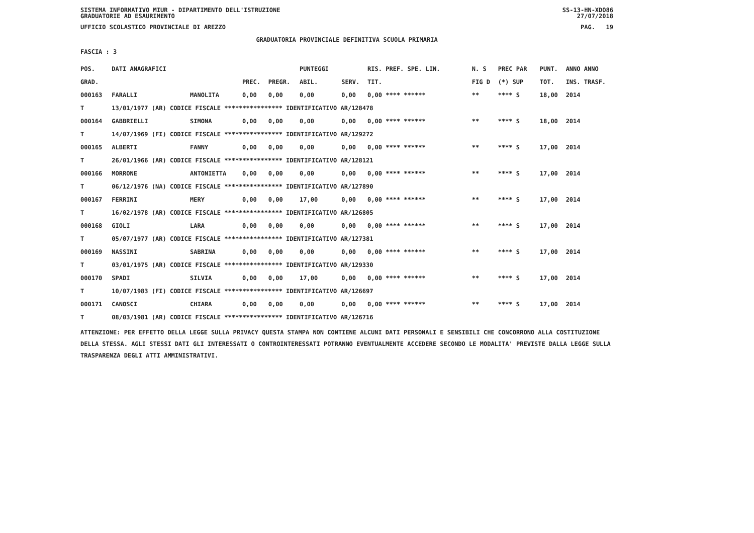SISTEMA INFORMATIVO MIUR - DIPARTIMENTO DELL'ISTRUZIONE SS-13-HN-XDO86
GRADUATORIE AD ESAURIMENTO 27/07/2018
UFFICIO SCOLASTICO PROVINCIALE DI AREZZO PAG. 19
GRADUATORIA PROVINCIALE DEFINITIVA SCUOLA PRIMARIA
FASCIA : 3
| POS. | DATI ANAGRAFICI | | | | PUNTEGGI | | RIS. PREF. SPE. LIN. | | N. S | PREC PAR | PUNT. | ANNO ANNO |
| --- | --- | --- | --- | --- | --- | --- | --- | --- | --- | --- | --- | --- |
| GRAD. | | | PREC. | PREGR. | ABIL. | SERV. | TIT. | | FIG D | (*) SUP | TOT. | INS. TRASF. |
| 000163 | FARALLI | MANOLITA | 0,00 | 0,00 | 0,00 | 0,00 | 0,00 **** ****** | | ** | **** S | 18,00 | 2014 |
| T | 13/01/1977 (AR) CODICE FISCALE **************** IDENTIFICATIVO AR/128478 | | | | | | | | | | | |
| 000164 | GABBRIELLI | SIMONA | 0,00 | 0,00 | 0,00 | 0,00 | 0,00 **** ****** | | ** | **** S | 18,00 | 2014 |
| T | 14/07/1969 (FI) CODICE FISCALE **************** IDENTIFICATIVO AR/129272 | | | | | | | | | | | |
| 000165 | ALBERTI | FANNY | 0,00 | 0,00 | 0,00 | 0,00 | 0,00 **** ****** | | ** | **** S | 17,00 | 2014 |
| T | 26/01/1966 (AR) CODICE FISCALE **************** IDENTIFICATIVO AR/128121 | | | | | | | | | | | |
| 000166 | MORRONE | ANTONIETTA | 0,00 | 0,00 | 0,00 | 0,00 | 0,00 **** ****** | | ** | **** S | 17,00 | 2014 |
| T | 06/12/1976 (NA) CODICE FISCALE **************** IDENTIFICATIVO AR/127890 | | | | | | | | | | | |
| 000167 | FERRINI | MERY | 0,00 | 0,00 | 17,00 | 0,00 | 0,00 **** ****** | | ** | **** S | 17,00 | 2014 |
| T | 16/02/1978 (AR) CODICE FISCALE **************** IDENTIFICATIVO AR/126805 | | | | | | | | | | | |
| 000168 | GIOLI | LARA | 0,00 | 0,00 | 0,00 | 0,00 | 0,00 **** ****** | | ** | **** S | 17,00 | 2014 |
| T | 05/07/1977 (AR) CODICE FISCALE **************** IDENTIFICATIVO AR/127381 | | | | | | | | | | | |
| 000169 | NASSINI | SABRINA | 0,00 | 0,00 | 0,00 | 0,00 | 0,00 **** ****** | | ** | **** S | 17,00 | 2014 |
| T | 03/01/1975 (AR) CODICE FISCALE **************** IDENTIFICATIVO AR/129330 | | | | | | | | | | | |
| 000170 | SPADI | SILVIA | 0,00 | 0,00 | 17,00 | 0,00 | 0,00 **** ****** | | ** | **** S | 17,00 | 2014 |
| T | 10/07/1983 (FI) CODICE FISCALE **************** IDENTIFICATIVO AR/126697 | | | | | | | | | | | |
| 000171 | CANOSCI | CHIARA | 0,00 | 0,00 | 0,00 | 0,00 | 0,00 **** ****** | | ** | **** S | 17,00 | 2014 |
| T | 08/03/1981 (AR) CODICE FISCALE **************** IDENTIFICATIVO AR/126716 | | | | | | | | | | | |
ATTENZIONE: PER EFFETTO DELLA LEGGE SULLA PRIVACY QUESTA STAMPA NON CONTIENE ALCUNI DATI PERSONALI E SENSIBILI CHE CONCORRONO ALLA COSTITUZIONE DELLA STESSA. AGLI STESSI DATI GLI INTERESSATI O CONTROINTERESSATI POTRANNO EVENTUALMENTE ACCEDERE SECONDO LE MODALITA' PREVISTE DALLA LEGGE SULLA TRASPARENZA DEGLI ATTI AMMINISTRATIVI.